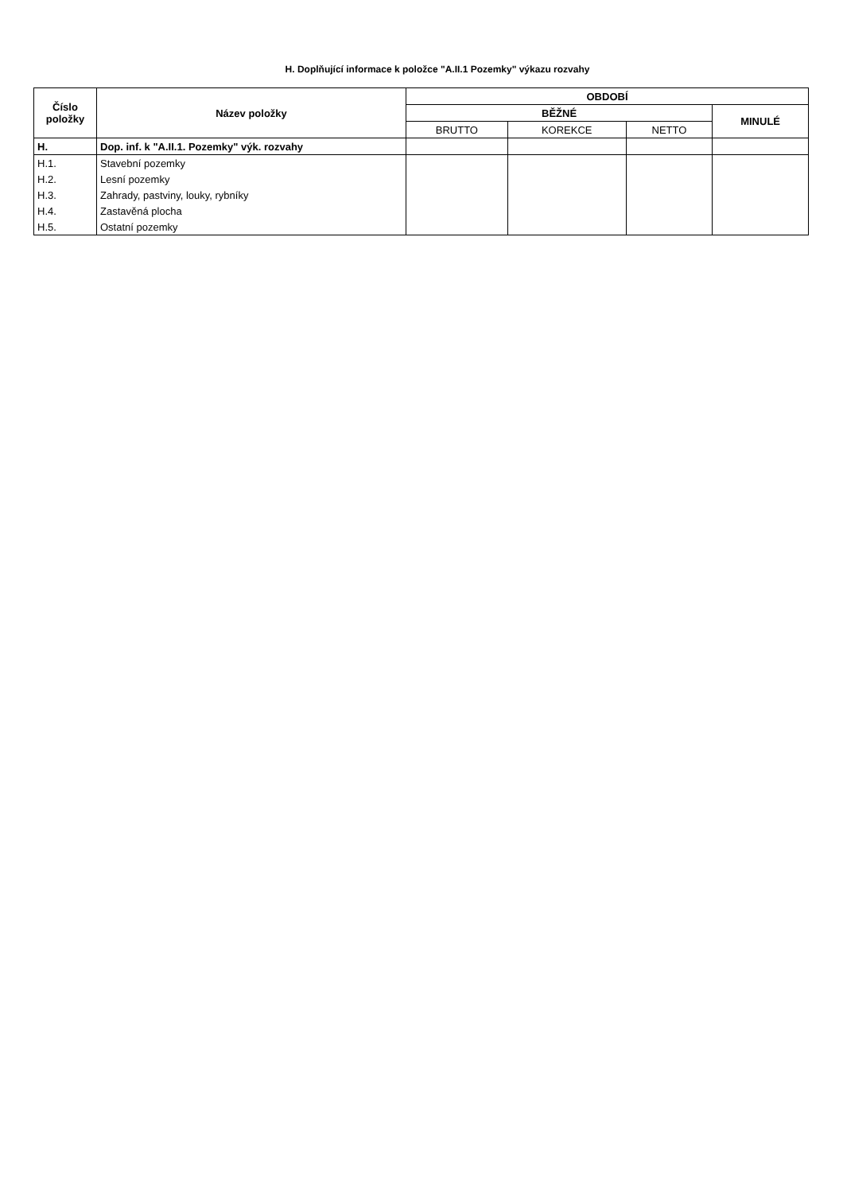H. Doplňující informace k položce "A.II.1 Pozemky" výkazu rozvahy
| Číslo položky | Název položky | OBDOBÍ | | | |
| --- | --- | --- | --- | --- | --- |
| | | BĚŽNÉ | | | MINULÉ |
| | | BRUTTO | KOREKCE | NETTO | |
| H. | Dop. inf. k "A.II.1. Pozemky" výk. rozvahy | | | | |
| H.1. | Stavební pozemky | | | | |
| H.2. | Lesní pozemky | | | | |
| H.3. | Zahrady, pastviny, louky, rybníky | | | | |
| H.4. | Zastavěná plocha | | | | |
| H.5. | Ostatní pozemky | | | | |